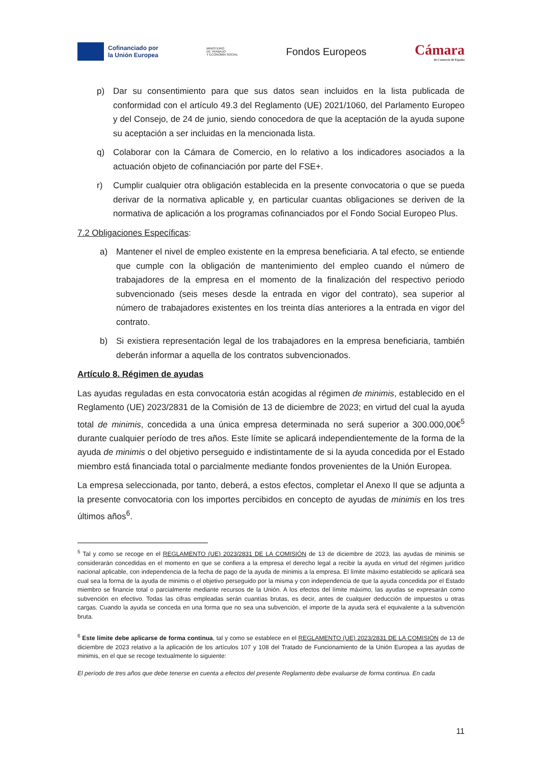Cofinanciado por
la Unión Europea
MINISTERIO
DE TRABAJO
Y ECONOMÍA SOCIAL
Fondos Europeos
Cámara
de Comercio de España
p) Dar su consentimiento para que sus datos sean incluidos en la lista publicada de conformidad con el artículo 49.3 del Reglamento (UE) 2021/1060, del Parlamento Europeo y del Consejo, de 24 de junio, siendo conocedora de que la aceptación de la ayuda supone su aceptación a ser incluidas en la mencionada lista.
q) Colaborar con la Cámara de Comercio, en lo relativo a los indicadores asociados a la actuación objeto de cofinanciación por parte del FSE+.
r) Cumplir cualquier otra obligación establecida en la presente convocatoria o que se pueda derivar de la normativa aplicable y, en particular cuantas obligaciones se deriven de la normativa de aplicación a los programas cofinanciados por el Fondo Social Europeo Plus.
7.2 Obligaciones Específicas:
a) Mantener el nivel de empleo existente en la empresa beneficiaria. A tal efecto, se entiende que cumple con la obligación de mantenimiento del empleo cuando el número de trabajadores de la empresa en el momento de la finalización del respectivo periodo subvencionado (seis meses desde la entrada en vigor del contrato), sea superior al número de trabajadores existentes en los treinta días anteriores a la entrada en vigor del contrato.
b) Si existiera representación legal de los trabajadores en la empresa beneficiaria, también deberán informar a aquella de los contratos subvencionados.
Artículo 8. Régimen de ayudas
Las ayudas reguladas en esta convocatoria están acogidas al régimen de minimis, establecido en el Reglamento (UE) 2023/2831 de la Comisión de 13 de diciembre de 2023; en virtud del cual la ayuda total de minimis, concedida a una única empresa determinada no será superior a 300.000,00€<sup>5</sup> durante cualquier período de tres años. Este límite se aplicará independientemente de la forma de la ayuda de minimis o del objetivo perseguido e indistintamente de si la ayuda concedida por el Estado miembro está financiada total o parcialmente mediante fondos provenientes de la Unión Europea.
La empresa seleccionada, por tanto, deberá, a estos efectos, completar el Anexo II que se adjunta a la presente convocatoria con los importes percibidos en concepto de ayudas de minimis en los tres últimos años<sup>6</sup>.
<sup>5</sup> Tal y como se recoge en el REGLAMENTO (UE) 2023/2831 DE LA COMISIÓN de 13 de diciembre de 2023, las ayudas de minimis se considerarán concedidas en el momento en que se confiera a la empresa el derecho legal a recibir la ayuda en virtud del régimen jurídico nacional aplicable, con independencia de la fecha de pago de la ayuda de minimis a la empresa. El límite máximo establecido se aplicará sea cual sea la forma de la ayuda de minimis o el objetivo perseguido por la misma y con independencia de que la ayuda concedida por el Estado miembro se financie total o parcialmente mediante recursos de la Unión. A los efectos del límite máximo, las ayudas se expresarán como subvención en efectivo. Todas las cifras empleadas serán cuantías brutas, es decir, antes de cualquier deducción de impuestos u otras cargas. Cuando la ayuda se conceda en una forma que no sea una subvención, el importe de la ayuda será el equivalente a la subvención bruta.
<sup>6</sup> Este límite debe aplicarse de forma continua, tal y como se establece en el REGLAMENTO (UE) 2023/2831 DE LA COMISIÓN de 13 de diciembre de 2023 relativo a la aplicación de los artículos 107 y 108 del Tratado de Funcionamiento de la Unión Europea a las ayudas de minimis, en el que se recoge textualmente lo siguiente:
El período de tres años que debe tenerse en cuenta a efectos del presente Reglamento debe evaluarse de forma continua. En cada
11